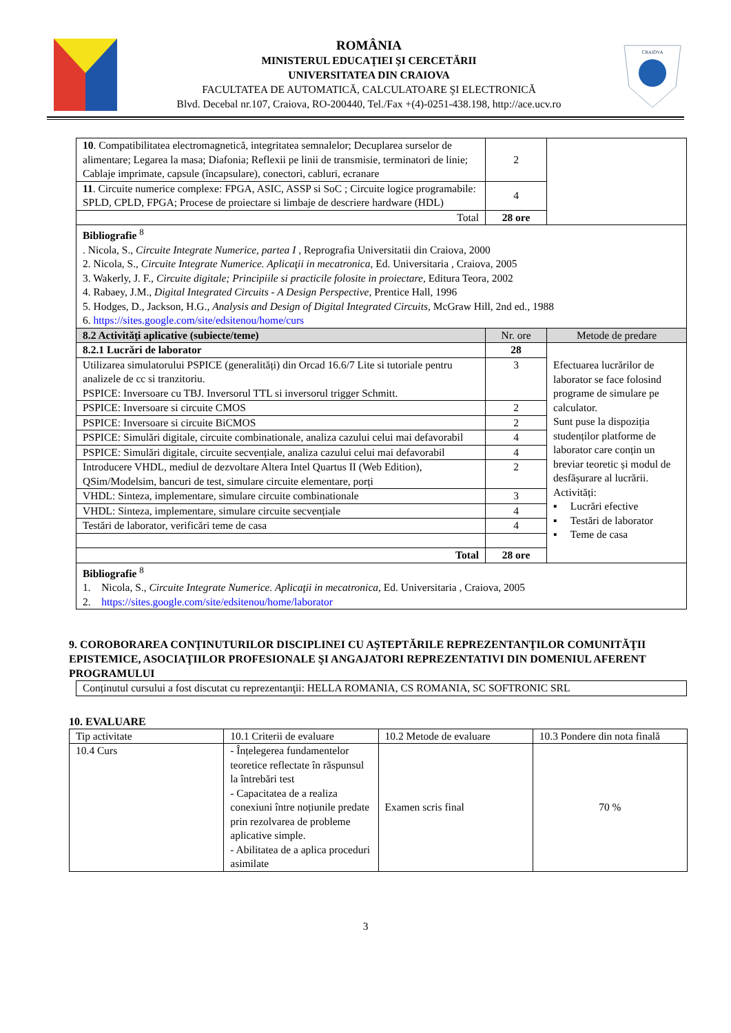ROMÂNIA
MINISTERUL EDUCAŢIEI ŞI CERCETĂRII
UNIVERSITATEA DIN CRAIOVA
FACULTATEA DE AUTOMATICĂ, CALCULATOARE ŞI ELECTRONICĂ
Blvd. Decebal nr.107, Craiova, RO-200440, Tel./Fax +(4)-0251-438.198, http://ace.ucv.ro
CRAIOVA
| 10 . Compatibilitatea electromagnetică, integritatea semnalelor; Decuplarea surselor de alimentare; Legarea la masa; Diafonia; Reflexii pe linii de transmisie, terminatori de linie; Cablaje imprimate, capsule (încapsulare), conectori, cabluri, ecranare | 2 | |
| 11 . Circuite numerice complexe: FPGA, ASIC, ASSP si SoC ; Circuite logice programabile: SPLD, CPLD, FPGA; Procese de proiectare si limbaje de descriere hardware (HDL) | 4 | |
| Total | 28 ore | |
| Bibliografie <sup>8</sup> . Nicola, S., Circuite Integrate Numerice, partea I , Reprografia Universitatii din Craiova, 2000 2. Nicola, S., Circuite Integrate Numerice. Aplicaţii in mecatronica , Ed. Universitaria , Craiova, 2005 3. Wakerly, J. F., Circuite digitale; Principiile si practicile folosite in proiectare , Editura Teora, 2002 4. Rabaey, J.M., Digital Integrated Circuits - A Design Perspective , Prentice Hall, 1996 5. Hodges, D., Jackson, H.G., Analysis and Design of Digital Integrated Circuits , McGraw Hill, 2nd ed., 1988 6. https://sites.google.com/site/edsitenou/home/curs | | |
| 8.2 Activităţi aplicative (subiecte/teme) | Nr. ore | Metode de predare |
| 8.2.1 Lucrări de laborator | 28 | Efectuarea lucrărilor de laborator se face folosind programe de simulare pe calculator. Sunt puse la dispoziția studenților platforme de laborator care conțin un breviar teoretic și modul de desfășurare al lucrării. Activități: ▪ Lucrări efective ▪ Testări de laborator ▪ Teme de casa |
| Utilizarea simulatorului PSPICE (generalități) din Orcad 16.6/7 Lite si tutoriale pentru analizele de cc si tranzitoriu. PSPICE: Inversoare cu TBJ. Inversorul TTL si inversorul trigger Schmitt. | 3 | |
| PSPICE: Inversoare si circuite CMOS | 2 | |
| PSPICE: Inversoare si circuite BiCMOS | 2 | |
| PSPICE: Simulări digitale, circuite combinationale, analiza cazului celui mai defavorabil | 4 | |
| PSPICE: Simulări digitale, circuite secvențiale, analiza cazului celui mai defavorabil | 4 | |
| Introducere VHDL, mediul de dezvoltare Altera Intel Quartus II (Web Edition), QSim/Modelsim, bancuri de test, simulare circuite elementare, porți | 2 | |
| VHDL: Sinteza, implementare, simulare circuite combinationale | 3 | |
| VHDL: Sinteza, implementare, simulare circuite secvențiale | 4 | |
| Testări de laborator, verificări teme de casa | 4 | |
| Total | 28 ore | |
| Bibliografie <sup>8</sup> 1. Nicola, S., Circuite Integrate Numerice. Aplicaţii in mecatronica , Ed. Universitaria , Craiova, 2005 2. https://sites.google.com/site/edsitenou/home/laborator | | |
9. COROBORAREA CONŢINUTURILOR DISCIPLINEI CU AŞTEPTĂRILE REPREZENTANŢILOR COMUNITĂŢII EPISTEMICE, ASOCIAŢIILOR PROFESIONALE ŞI ANGAJATORI REPREZENTATIVI DIN DOMENIUL AFERENT PROGRAMULUI
| Conținutul cursului a fost discutat cu reprezentanţii: HELLA ROMANIA, CS ROMANIA, SC SOFTRONIC SRL |
10. EVALUARE
| Tip activitate | 10.1 Criterii de evaluare | 10.2 Metode de evaluare | 10.3 Pondere din nota finală |
| 10.4 Curs | - Înțelegerea fundamentelor teoretice reflectate în răspunsul la întrebări test - Capacitatea de a realiza conexiuni între noțiunile predate prin rezolvarea de probleme aplicative simple. - Abilitatea de a aplica proceduri asimilate | Examen scris final | 70 % |
3